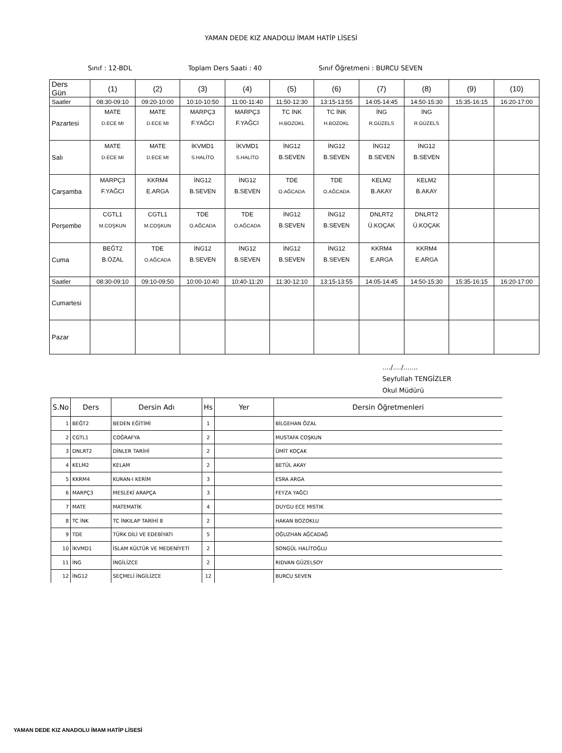YAMAN DEDE KIZ ANADOLU İMAM HATİP LİSESİ
Sınıf : 12-BDL Toplam Ders Saati : 40 Sınıf Öğretmeni : BURCU SEVEN
| Ders Gün | (1) | (2) | (3) | (4) | (5) | (6) | (7) | (8) | (9) | (10) |
| Saatler | 08:30-09:10 | 09:20-10:00 | 10:10-10:50 | 11:00-11:40 | 11:50-12:30 | 13:15-13:55 | 14:05-14:45 | 14:50-15:30 | 15:35-16:15 | 16:20-17:00 |
| Pazartesi | MATE D.ECE MI | MATE D.ECE MI | MARPÇ3 F.YAĞCI | MARPÇ3 F.YAĞCI | TC İNK H.BOZOKL | TC İNK H.BOZOKL | İNG R.GÜZELS | İNG R.GÜZELS | | |
| Salı | MATE D.ECE MI | MATE D.ECE MI | İKVMD1 S.HALİTO | İKVMD1 S.HALİTO | İNG12 B.SEVEN | İNG12 B.SEVEN | İNG12 B.SEVEN | İNG12 B.SEVEN | | |
| Çarşamba | MARPÇ3 F.YAĞCI | KKRM4 E.ARGA | İNG12 B.SEVEN | İNG12 B.SEVEN | TDE O.AĞCADA | TDE O.AĞCADA | KELM2 B.AKAY | KELM2 B.AKAY | | |
| Perşembe | CGTL1 M.COŞKUN | CGTL1 M.COŞKUN | TDE O.AĞCADA | TDE O.AĞCADA | İNG12 B.SEVEN | İNG12 B.SEVEN | DNLRT2 Ü.KOÇAK | DNLRT2 Ü.KOÇAK | | |
| Cuma | BEĞT2 B.ÖZAL | TDE O.AĞCADA | İNG12 B.SEVEN | İNG12 B.SEVEN | İNG12 B.SEVEN | İNG12 B.SEVEN | KKRM4 E.ARGA | KKRM4 E.ARGA | | |
| Saatler | 08:30-09:10 | 09:10-09:50 | 10:00-10:40 | 10:40-11:20 | 11:30-12:10 | 13:15-13:55 | 14:05-14:45 | 14:50-15:30 | 15:35-16:15 | 16:20-17:00 |
| Cumartesi | | | | | | | | | | |
| Pazar | | | | | | | | | | |
..../..../.......
Seyfullah TENGİZLER
Okul Müdürü
| S.No | Ders | Dersin Adı | Hs | Yer | Dersin Öğretmenleri |
| --- | --- | --- | --- | --- | --- |
| 1 | BEĞT2 | BEDEN EĞİTİMİ | 1 | | BİLGEHAN ÖZAL |
| 2 | CGTL1 | COĞRAFYA | 2 | | MUSTAFA COŞKUN |
| 3 | DNLRT2 | DİNLER TARİHİ | 2 | | ÜMİT KOÇAK |
| 4 | KELM2 | KELAM | 2 | | BETÜL AKAY |
| 5 | KKRM4 | KURAN-I KERİM | 3 | | ESRA ARGA |
| 6 | MARPÇ3 | MESLEKİ ARAPÇA | 3 | | FEYZA YAĞCI |
| 7 | MATE | MATEMATİK | 4 | | DUYGU ECE MISTIK |
| 8 | TC İNK | TC İNKILAP TARİHİ 8 | 2 | | HAKAN BOZOKLU |
| 9 | TDE | TÜRK DİLİ VE EDEBİYATI | 5 | | OĞUZHAN AĞCADAĞ |
| 10 | İKVMD1 | İSLAM KÜLTÜR VE MEDENİYETİ | 2 | | SONGÜL HALİTOĞLU |
| 11 | İNG | İNGİLİZCE | 2 | | RIDVAN GÜZELSOY |
| 12 | İNG12 | SEÇMELİ İNGİLİZCE | 12 | | BURCU SEVEN |
YAMAN DEDE KIZ ANADOLU İMAM HATİP LİSESİ